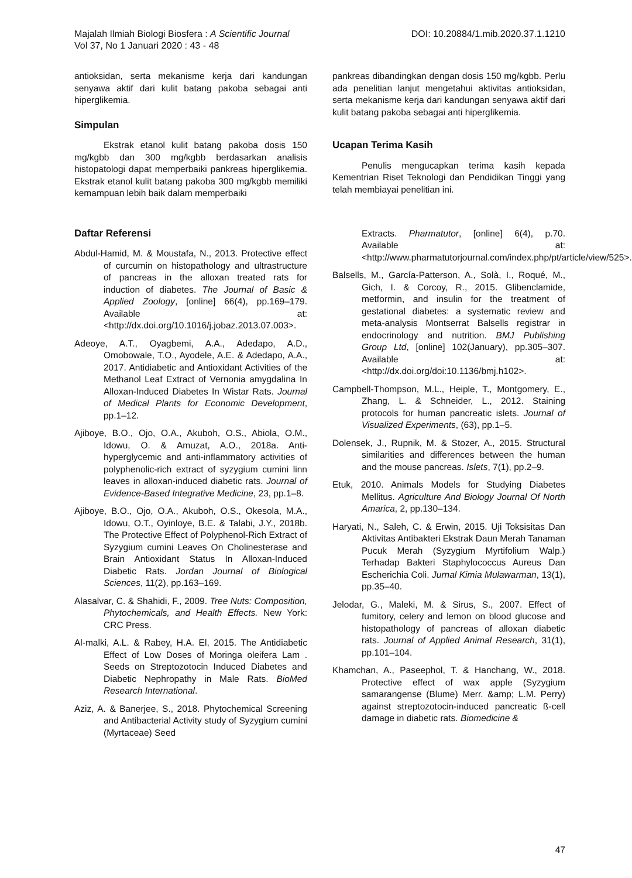Majalah Ilmiah Biologi Biosfera : A Scientific Journal
Vol 37, No 1 Januari 2020 : 43 - 48
DOI: 10.20884/1.mib.2020.37.1.1210
antioksidan, serta mekanisme kerja dari kandungan senyawa aktif dari kulit batang pakoba sebagai anti hiperglikemia.
Simpulan
Ekstrak etanol kulit batang pakoba dosis 150 mg/kgbb dan 300 mg/kgbb berdasarkan analisis histopatologi dapat memperbaiki pankreas hiperglikemia. Ekstrak etanol kulit batang pakoba 300 mg/kgbb memiliki kemampuan lebih baik dalam memperbaiki
pankreas dibandingkan dengan dosis 150 mg/kgbb. Perlu ada penelitian lanjut mengetahui aktivitas antioksidan, serta mekanisme kerja dari kandungan senyawa aktif dari kulit batang pakoba sebagai anti hiperglikemia.
Ucapan Terima Kasih
Penulis mengucapkan terima kasih kepada Kementrian Riset Teknologi dan Pendidikan Tinggi yang telah membiayai penelitian ini.
Daftar Referensi
Abdul-Hamid, M. & Moustafa, N., 2013. Protective effect of curcumin on histopathology and ultrastructure of pancreas in the alloxan treated rats for induction of diabetes. The Journal of Basic & Applied Zoology, [online] 66(4), pp.169–179. Available at: <http://dx.doi.org/10.1016/j.jobaz.2013.07.003>.
Adeoye, A.T., Oyagbemi, A.A., Adedapo, A.D., Omobowale, T.O., Ayodele, A.E. & Adedapo, A.A., 2017. Antidiabetic and Antioxidant Activities of the Methanol Leaf Extract of Vernonia amygdalina In Alloxan-Induced Diabetes In Wistar Rats. Journal of Medical Plants for Economic Development, pp.1–12.
Ajiboye, B.O., Ojo, O.A., Akuboh, O.S., Abiola, O.M., Idowu, O. & Amuzat, A.O., 2018a. Anti-hyperglycemic and anti-inflammatory activities of polyphenolic-rich extract of syzygium cumini linn leaves in alloxan-induced diabetic rats. Journal of Evidence-Based Integrative Medicine, 23, pp.1–8.
Ajiboye, B.O., Ojo, O.A., Akuboh, O.S., Okesola, M.A., Idowu, O.T., Oyinloye, B.E. & Talabi, J.Y., 2018b. The Protective Effect of Polyphenol-Rich Extract of Syzygium cumini Leaves On Cholinesterase and Brain Antioxidant Status In Alloxan-Induced Diabetic Rats. Jordan Journal of Biological Sciences, 11(2), pp.163–169.
Alasalvar, C. & Shahidi, F., 2009. Tree Nuts: Composition, Phytochemicals, and Health Effects. New York: CRC Press.
Al-malki, A.L. & Rabey, H.A. El, 2015. The Antidiabetic Effect of Low Doses of Moringa oleifera Lam . Seeds on Streptozotocin Induced Diabetes and Diabetic Nephropathy in Male Rats. BioMed Research International.
Aziz, A. & Banerjee, S., 2018. Phytochemical Screening and Antibacterial Activity study of Syzygium cumini (Myrtaceae) Seed
Extracts. Pharmatutor, [online] 6(4), p.70. Available at: <http://www.pharmatutorjournal.com/index.php/pt/article/view/525>.
Balsells, M., García-Patterson, A., Solà, I., Roqué, M., Gich, I. & Corcoy, R., 2015. Glibenclamide, metformin, and insulin for the treatment of gestational diabetes: a systematic review and meta-analysis Montserrat Balsells registrar in endocrinology and nutrition. BMJ Publishing Group Ltd, [online] 102(January), pp.305–307. Available at: <http://dx.doi.org/doi:10.1136/bmj.h102>.
Campbell-Thompson, M.L., Heiple, T., Montgomery, E., Zhang, L. & Schneider, L., 2012. Staining protocols for human pancreatic islets. Journal of Visualized Experiments, (63), pp.1–5.
Dolensek, J., Rupnik, M. & Stozer, A., 2015. Structural similarities and differences between the human and the mouse pancreas. Islets, 7(1), pp.2–9.
Etuk, 2010. Animals Models for Studying Diabetes Mellitus. Agriculture And Biology Journal Of North Amarica, 2, pp.130–134.
Haryati, N., Saleh, C. & Erwin, 2015. Uji Toksisitas Dan Aktivitas Antibakteri Ekstrak Daun Merah Tanaman Pucuk Merah (Syzygium Myrtifolium Walp.) Terhadap Bakteri Staphylococcus Aureus Dan Escherichia Coli. Jurnal Kimia Mulawarman, 13(1), pp.35–40.
Jelodar, G., Maleki, M. & Sirus, S., 2007. Effect of fumitory, celery and lemon on blood glucose and histopathology of pancreas of alloxan diabetic rats. Journal of Applied Animal Research, 31(1), pp.101–104.
Khamchan, A., Paseephol, T. & Hanchang, W., 2018. Protective effect of wax apple (Syzygium samarangense (Blume) Merr. &amp; L.M. Perry) against streptozotocin-induced pancreatic ß-cell damage in diabetic rats. Biomedicine &
47